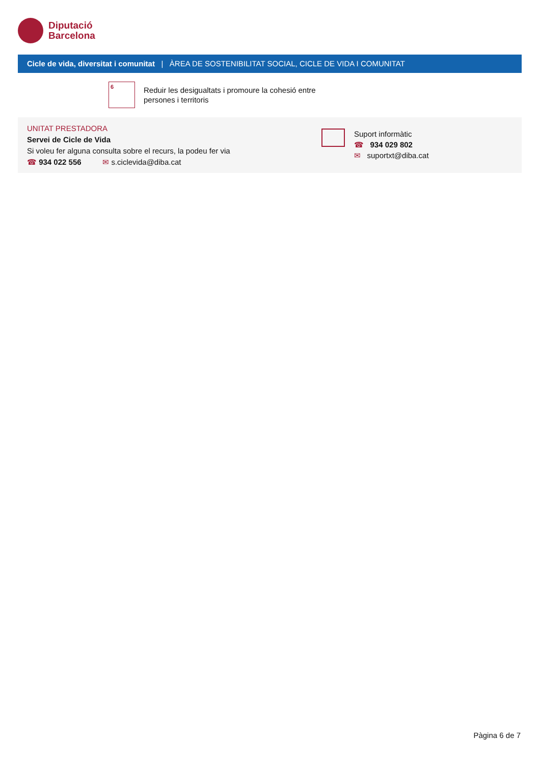Diputació
Barcelona
Cicle de vida, diversitat i comunitat | ÀREA DE SOSTENIBILITAT SOCIAL, CICLE DE VIDA I COMUNITAT
6
Reduir les desigualtats i promoure la cohesió entre
persones i territoris
UNITAT PRESTADORA
Servei de Cicle de Vida
Si voleu fer alguna consulta sobre el recurs, la podeu fer via
☎ 934 022 556 ✉ s.ciclevida@diba.cat
Suport informàtic
☎ 934 029 802
✉ suportxt@diba.cat
Pàgina 6 de 7